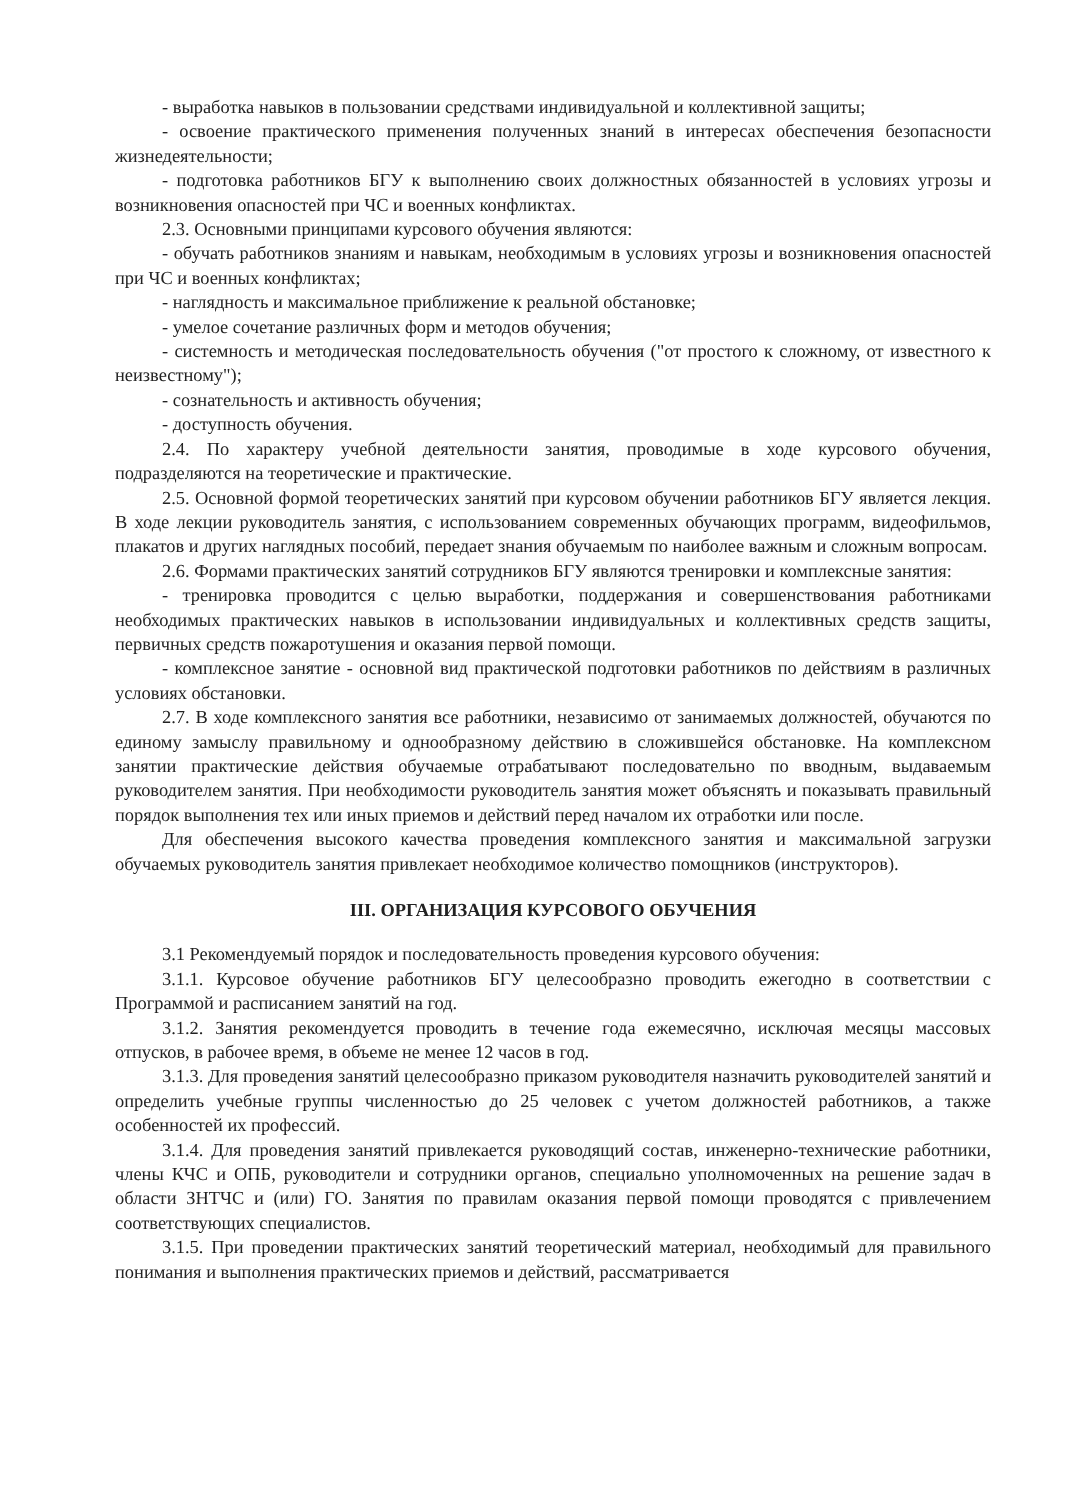- выработка навыков в пользовании средствами индивидуальной и коллективной защиты;
- освоение практического применения полученных знаний в интересах обеспечения безопасности жизнедеятельности;
- подготовка работников БГУ к выполнению своих должностных обязанностей в условиях угрозы и возникновения опасностей при ЧС и военных конфликтах.
2.3. Основными принципами курсового обучения являются:
- обучать работников знаниям и навыкам, необходимым в условиях угрозы и возникновения опасностей при ЧС и военных конфликтах;
- наглядность и максимальное приближение к реальной обстановке;
- умелое сочетание различных форм и методов обучения;
- системность и методическая последовательность обучения ("от простого к сложному, от известного к неизвестному");
- сознательность и активность обучения;
- доступность обучения.
2.4. По характеру учебной деятельности занятия, проводимые в ходе курсового обучения, подразделяются на теоретические и практические.
2.5. Основной формой теоретических занятий при курсовом обучении работников БГУ является лекция. В ходе лекции руководитель занятия, с использованием современных обучающих программ, видеофильмов, плакатов и других наглядных пособий, передает знания обучаемым по наиболее важным и сложным вопросам.
2.6. Формами практических занятий сотрудников БГУ являются тренировки и комплексные занятия:
- тренировка проводится с целью выработки, поддержания и совершенствования работниками необходимых практических навыков в использовании индивидуальных и коллективных средств защиты, первичных средств пожаротушения и оказания первой помощи.
- комплексное занятие - основной вид практической подготовки работников по действиям в различных условиях обстановки.
2.7. В ходе комплексного занятия все работники, независимо от занимаемых должностей, обучаются по единому замыслу правильному и однообразному действию в сложившейся обстановке. На комплексном занятии практические действия обучаемые отрабатывают последовательно по вводным, выдаваемым руководителем занятия. При необходимости руководитель занятия может объяснять и показывать правильный порядок выполнения тех или иных приемов и действий перед началом их отработки или после.
Для обеспечения высокого качества проведения комплексного занятия и максимальной загрузки обучаемых руководитель занятия привлекает необходимое количество помощников (инструкторов).
III. ОРГАНИЗАЦИЯ КУРСОВОГО ОБУЧЕНИЯ
3.1 Рекомендуемый порядок и последовательность проведения курсового обучения:
3.1.1. Курсовое обучение работников БГУ целесообразно проводить ежегодно в соответствии с Программой и расписанием занятий на год.
3.1.2. Занятия рекомендуется проводить в течение года ежемесячно, исключая месяцы массовых отпусков, в рабочее время, в объеме не менее 12 часов в год.
3.1.3. Для проведения занятий целесообразно приказом руководителя назначить руководителей занятий и определить учебные группы численностью до 25 человек с учетом должностей работников, а также особенностей их профессий.
3.1.4. Для проведения занятий привлекается руководящий состав, инженерно-технические работники, члены КЧС и ОПБ, руководители и сотрудники органов, специально уполномоченных на решение задач в области ЗНТЧС и (или) ГО. Занятия по правилам оказания первой помощи проводятся с привлечением соответствующих специалистов.
3.1.5. При проведении практических занятий теоретический материал, необходимый для правильного понимания и выполнения практических приемов и действий, рассматривается